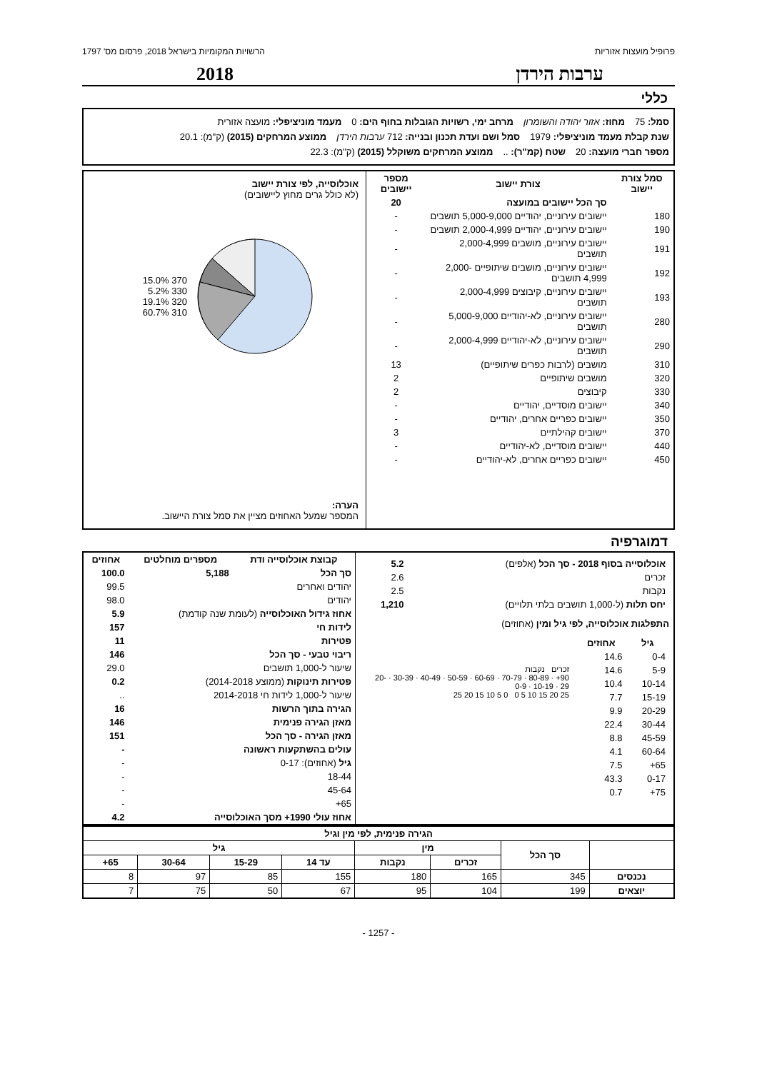פרופיל מועצות אזוריות הרשויות המקומיות בישראל 2018, פרסום מס' 1797
ערבות הירדן 2018
כללי
סמל: 75 מחוז: אזור יהודה והשומרון מרחב ימי, רשויות הגובלות בחוף הים: 0 מעמד מוניציפלי: מועצה אזורית
שנת קבלת מעמד מוניציפלי: 1979 סמל ושם ועדת תכנון ובנייה: 712 ערבות הירדן ממוצע המרחקים (2015) (ק"מ): 20.1
מספר חברי מועצה: 20 שטח (קמ"ר): .. ממוצע המרחקים משוקלל (2015) (ק"מ): 22.3
| סמל צורת יישוב | צורת יישוב | מספר יישובים |
| --- | --- | --- |
| | סך הכל יישובים במועצה | 20 |
| 180 | יישובים עירוניים, יהודיים 5,000-9,000 תושבים | - |
| 190 | יישובים עירוניים, יהודיים 2,000-4,999 תושבים | - |
| 191 | יישובים עירוניים, מושבים 2,000-4,999 תושבים | - |
| 192 | יישובים עירוניים, מושבים שיתופיים 2,000-4,999 תושבים | - |
| 193 | יישובים עירוניים, קיבוצים 2,000-4,999 תושבים | - |
| 280 | יישובים עירוניים, לא-יהודיים 5,000-9,000 תושבים | - |
| 290 | יישובים עירוניים, לא-יהודיים 2,000-4,999 תושבים | - |
| 310 | מושבים (לרבות כפרים שיתופיים) | 13 |
| 320 | מושבים שיתופיים | 2 |
| 330 | קיבוצים | 2 |
| 340 | יישובים מוסדיים, יהודיים | - |
| 350 | יישובים כפריים אחרים, יהודיים | - |
| 370 | יישובים קהילתיים | 3 |
| 440 | יישובים מוסדיים, לא-יהודיים | - |
| 450 | יישובים כפריים אחרים, לא-יהודיים | - |
אוכלוסייה, לפי צורת יישוב
(לא כולל גרים מחוץ ליישובים)
370 15.0%
330 5.2%
320 19.1%
310 60.7%
הערה:
המספר שמעל האחוזים מציין את סמל צורת היישוב.
דמוגרפיה
| אוכלוסייה בסוף 2018 - סך הכל (אלפים) | 5.2 |
| זכרים | 2.6 |
| נקבות | 2.5 |
| יחס תלות (ל-1,000 תושבים בלתי תלויים) | 1,210 |
התפלגות אוכלוסייה, לפי גיל ומין (אחוזים)
| גיל | אחוזים |
| --- | --- |
| 0-4 | 14.6 |
| 5-9 | 14.6 |
| 10-14 | 10.4 |
| 15-19 | 7.7 |
| 20-29 | 9.9 |
| 30-44 | 22.4 |
| 45-59 | 8.8 |
| 60-64 | 4.1 |
| 65+ | 7.5 |
| 0-17 | 43.3 |
| 75+ | 0.7 |
זכרים נקבות
90+ · 80-89 · 70-79 · 60-69 · 50-59 · 40-49 · 30-39 · 20-29 · 10-19 · 0-9
25 20 15 10 5 0 0 5 10 15 20 25
| קבוצת אוכלוסייה ודת | מספרים מוחלטים | אחוזים |
| --- | --- | --- |
| סך הכל | 5,188 | 100.0 |
| יהודים ואחרים | | 99.5 |
| יהודים | | 98.0 |
| אחוז גידול האוכלוסייה (לעומת שנה קודמת) | | 5.9 |
| לידות חי | | 157 |
| פטירות | | 11 |
| ריבוי טבעי - סך הכל | | 146 |
| שיעור ל-1,000 תושבים | | 29.0 |
| פטירות תינוקות (ממוצע 2014-2018) | | 0.2 |
| שיעור ל-1,000 לידות חי 2014-2018 | | .. |
| הגירה בתוך הרשות | | 16 |
| מאזן הגירה פנימית | | 146 |
| מאזן הגירה - סך הכל | | 151 |
| עולים בהשתקעות ראשונה | | - |
| גיל (אחוזים): 0-17 | | - |
| 18-44 | | - |
| 45-64 | | - |
| 65+ | | - |
| אחוז עולי 1990+ מסך האוכלוסייה | | 4.2 |
| הגירה פנימית, לפי מין וגיל | | | | | | | |
| --- | --- | --- | --- | --- | --- | --- | --- |
| | סך הכל | מין | | גיל | | | |
| | | זכרים | נקבות | עד 14 | 15-29 | 30-64 | 65+ |
| נכנסים | 345 | 165 | 180 | 155 | 85 | 97 | 8 |
| יוצאים | 199 | 104 | 95 | 67 | 50 | 75 | 7 |
- 1257 -